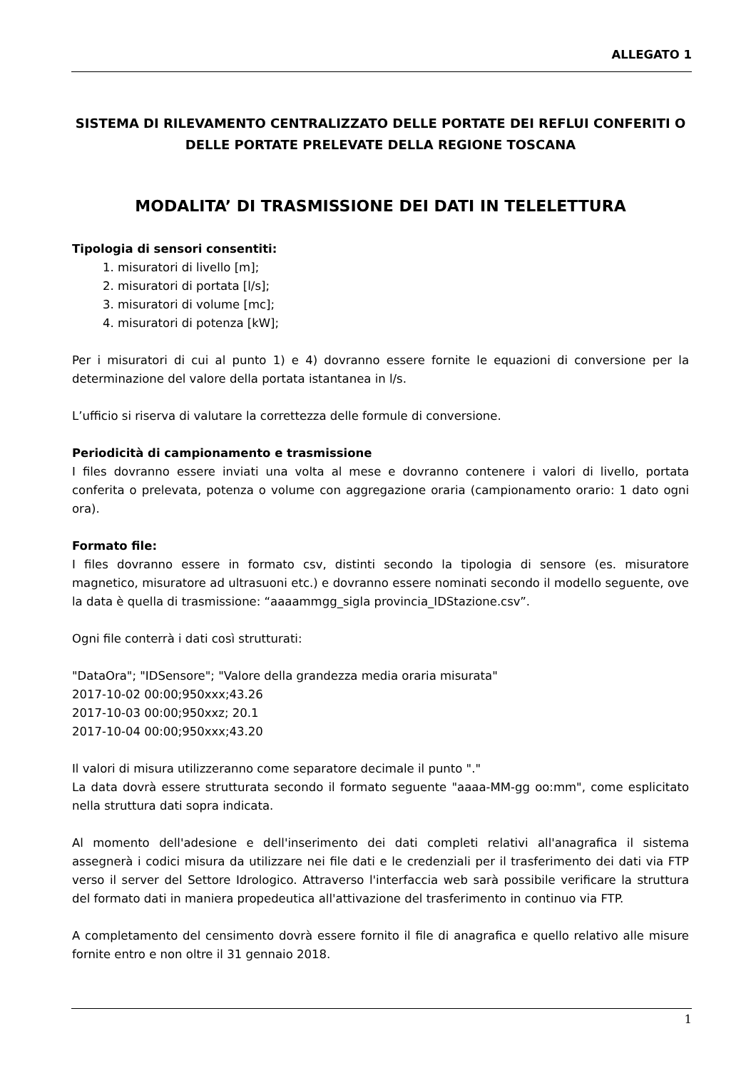ALLEGATO 1
SISTEMA DI RILEVAMENTO CENTRALIZZATO DELLE PORTATE DEI REFLUI CONFERITI O DELLE PORTATE PRELEVATE DELLA REGIONE TOSCANA
MODALITA’ DI TRASMISSIONE DEI DATI IN TELELETTURA
Tipologia di sensori consentiti:
1. misuratori di livello [m];
2. misuratori di portata [l/s];
3. misuratori di volume [mc];
4. misuratori di potenza [kW];
Per i misuratori di cui al punto 1) e 4) dovranno essere fornite le equazioni di conversione per la determinazione del valore della portata istantanea in l/s.
L’ufficio si riserva di valutare la correttezza delle formule di conversione.
Periodicità di campionamento e trasmissione
I files dovranno essere inviati una volta al mese e dovranno contenere i valori di livello, portata conferita o prelevata, potenza o volume con aggregazione oraria (campionamento orario: 1 dato ogni ora).
Formato file:
I files dovranno essere in formato csv, distinti secondo la tipologia di sensore (es. misuratore magnetico, misuratore ad ultrasuoni etc.) e dovranno essere nominati secondo il modello seguente, ove la data è quella di trasmissione: “aaaammgg_sigla provincia_IDStazione.csv”.
Ogni file conterrà i dati così strutturati:
"DataOra"; "IDSensore"; "Valore della grandezza media oraria misurata"
2017-10-02 00:00;950xxx;43.26
2017-10-03 00:00;950xxz; 20.1
2017-10-04 00:00;950xxx;43.20
Il valori di misura utilizzeranno come separatore decimale il punto "."
La data dovrà essere strutturata secondo il formato seguente "aaaa-MM-gg oo:mm", come esplicitato nella struttura dati sopra indicata.
Al momento dell'adesione e dell'inserimento dei dati completi relativi all'anagrafica il sistema assegnerà i codici misura da utilizzare nei file dati e le credenziali per il trasferimento dei dati via FTP verso il server del Settore Idrologico. Attraverso l'interfaccia web sarà possibile verificare la struttura del formato dati in maniera propedeutica all'attivazione del trasferimento in continuo via FTP.
A completamento del censimento dovrà essere fornito il file di anagrafica e quello relativo alle misure fornite entro e non oltre il 31 gennaio 2018.
1